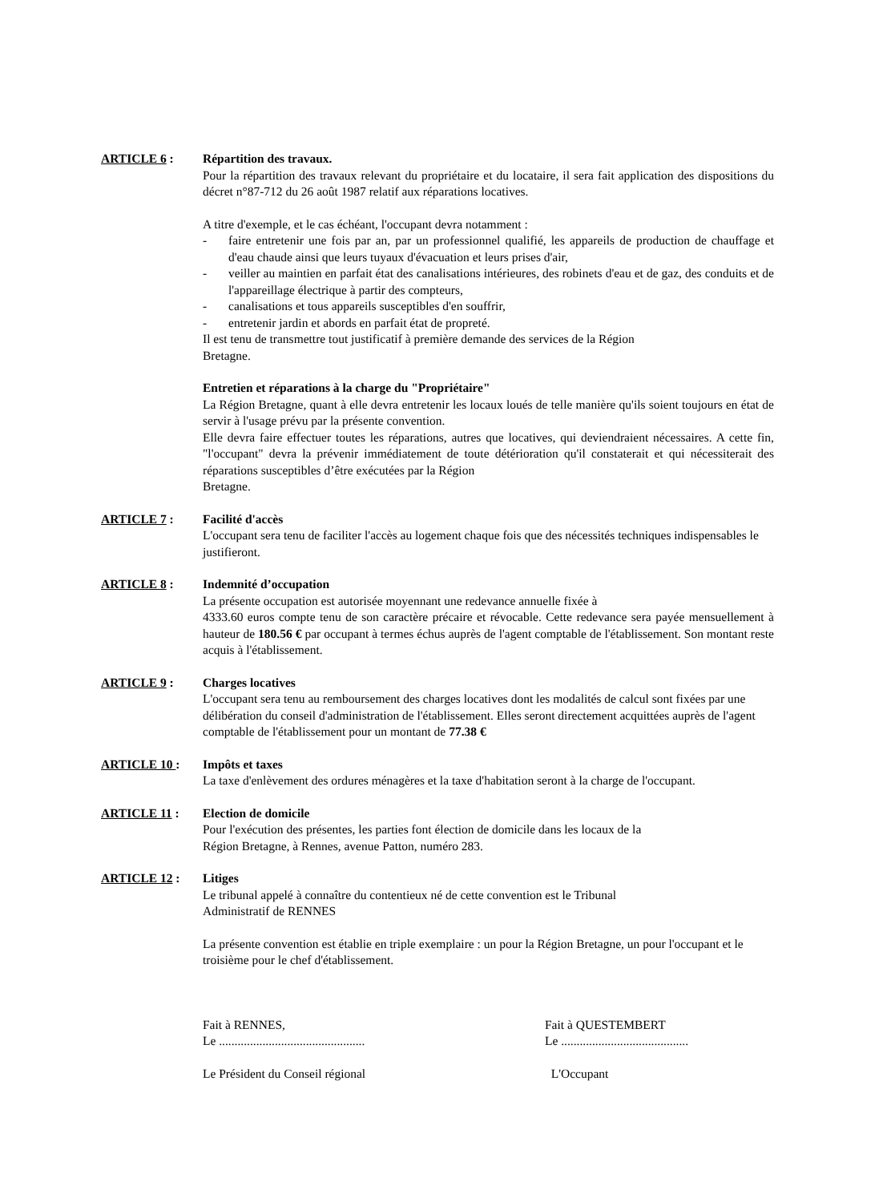ARTICLE 6 : Répartition des travaux.
Pour la répartition des travaux relevant du propriétaire et du locataire, il sera fait application des dispositions du décret n°87-712 du 26 août 1987 relatif aux réparations locatives.
A titre d'exemple, et le cas échéant, l'occupant devra notamment :
- faire entretenir une fois par an, par un professionnel qualifié, les appareils de production de chauffage et d'eau chaude ainsi que leurs tuyaux d'évacuation et leurs prises d'air,
- veiller au maintien en parfait état des canalisations intérieures, des robinets d'eau et de gaz, des conduits et de l'appareillage électrique à partir des compteurs,
- canalisations et tous appareils susceptibles d'en souffrir,
- entretenir jardin et abords en parfait état de propreté.
Il est tenu de transmettre tout justificatif à première demande des services de la Région
Bretagne.
Entretien et réparations à la charge du "Propriétaire"
La Région Bretagne, quant à elle devra entretenir les locaux loués de telle manière qu'ils soient toujours en état de servir à l'usage prévu par la présente convention.
Elle devra faire effectuer toutes les réparations, autres que locatives, qui deviendraient nécessaires. A cette fin, "l'occupant" devra la prévenir immédiatement de toute détérioration qu'il constaterait et qui nécessiterait des réparations susceptibles d’être exécutées par la Région
Bretagne.
ARTICLE 7 : Facilité d'accès
L'occupant sera tenu de faciliter l'accès au logement chaque fois que des nécessités techniques indispensables le justifieront.
ARTICLE 8 : Indemnité d’occupation
La présente occupation est autorisée moyennant une redevance annuelle fixée à
4333.60 euros compte tenu de son caractère précaire et révocable. Cette redevance sera payée mensuellement à hauteur de 180.56 € par occupant à termes échus auprès de l'agent comptable de l'établissement. Son montant reste acquis à l'établissement.
ARTICLE 9 : Charges locatives
L'occupant sera tenu au remboursement des charges locatives dont les modalités de calcul sont fixées par une délibération du conseil d'administration de l'établissement. Elles seront directement acquittées auprès de l'agent comptable de l'établissement pour un montant de 77.38 €
ARTICLE 10 : Impôts et taxes
La taxe d'enlèvement des ordures ménagères et la taxe d'habitation seront à la charge de l'occupant.
ARTICLE 11 : Election de domicile
Pour l'exécution des présentes, les parties font élection de domicile dans les locaux de la
Région Bretagne, à Rennes, avenue Patton, numéro 283.
ARTICLE 12 : Litiges
Le tribunal appelé à connaître du contentieux né de cette convention est le Tribunal
Administratif de RENNES
La présente convention est établie en triple exemplaire : un pour la Région Bretagne, un pour l'occupant et le troisième pour le chef d'établissement.
Fait à RENNES,
Le ...............................................
Le Président du Conseil régional
Fait à QUESTEMBERT
Le .........................................
L'Occupant